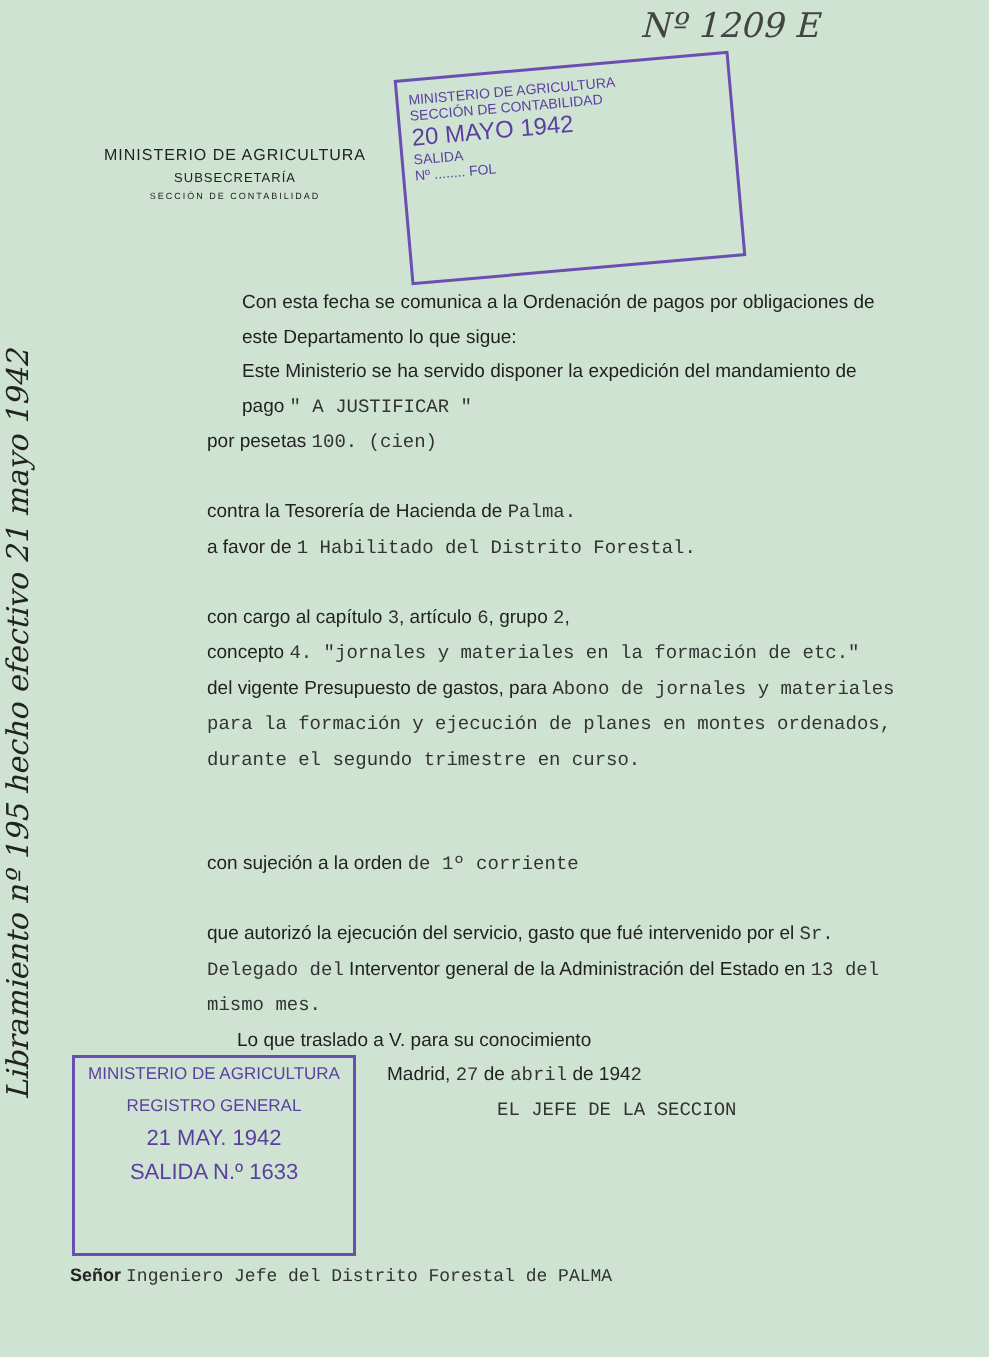Nº 1209 E
Libramiento nº 195 hecho efectivo 21 mayo 1942
MINISTERIO DE AGRICULTURA
SUBSECRETARÍA
SECCIÓN DE CONTABILIDAD
MINISTERIO DE AGRICULTURA
SECCIÓN DE CONTABILIDAD
20 MAYO 1942
SALIDA
Nº ........ FOL
Con esta fecha se comunica a la Ordenación de pagos por obligaciones de este Departamento lo que sigue:
Este Ministerio se ha servido disponer la expedición del mandamiento de pago " A JUSTIFICAR "
por pesetas 100. (cien)
contra la Tesorería de Hacienda de Palma.
a favor de 1 Habilitado del Distrito Forestal.
con cargo al capítulo 3, artículo 6, grupo 2,
concepto 4. "jornales y materiales en la formación de etc."
del vigente Presupuesto de gastos, para Abono de jornales y materiales para la formación y ejecución de planes en montes ordenados, durante el segundo trimestre en curso.
con sujeción a la orden de 1º corriente
que autorizó la ejecución del servicio, gasto que fué intervenido por el Sr. Delegado del Interventor general de la Administración del Estado en 13 del mismo mes.
Lo que traslado a V. para su conocimiento
Madrid, 27 de abril de 1942
EL JEFE DE LA SECCION
MINISTERIO DE AGRICULTURA
REGISTRO GENERAL
21 MAY. 1942
SALIDA N.º 1633
Señor Ingeniero Jefe del Distrito Forestal de PALMA